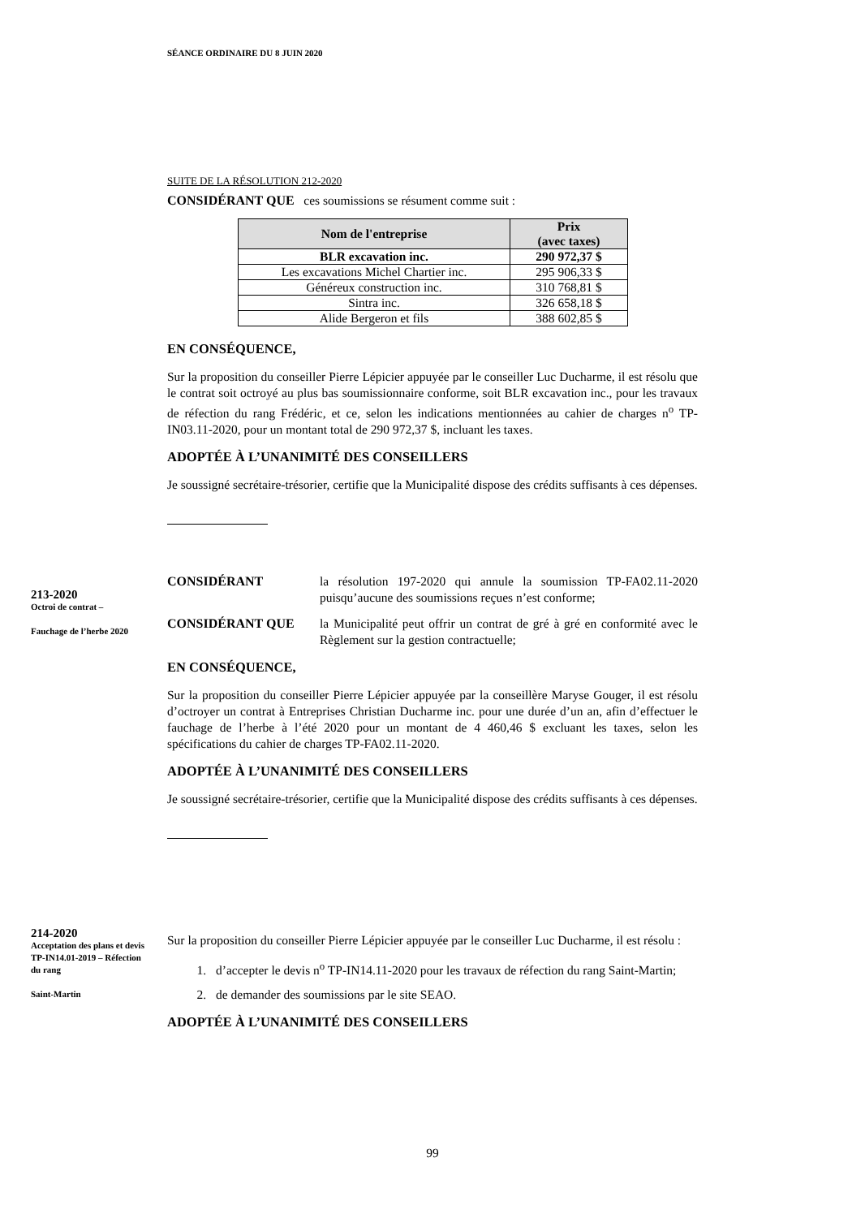SÉANCE ORDINAIRE DU 8 JUIN 2020
213-2020
Octroi de contrat –
Fauchage de l’herbe 2020
214-2020
Acceptation des plans et devis TP-IN14.01-2019 – Réfection du rang
Saint-Martin
SUITE DE LA RÉSOLUTION 212-2020
CONSIDÉRANT QUE ces soumissions se résument comme suit :
| Nom de l'entreprise | Prix (avec taxes) |
| --- | --- |
| BLR excavation inc. | 290 972,37 $ |
| Les excavations Michel Chartier inc. | 295 906,33 $ |
| Généreux construction inc. | 310 768,81 $ |
| Sintra inc. | 326 658,18 $ |
| Alide Bergeron et fils | 388 602,85 $ |
EN CONSÉQUENCE,
Sur la proposition du conseiller Pierre Lépicier appuyée par le conseiller Luc Ducharme, il est résolu que le contrat soit octroyé au plus bas soumissionnaire conforme, soit BLR excavation inc., pour les travaux de réfection du rang Frédéric, et ce, selon les indications mentionnées au cahier de charges n<sup>o</sup> TP-IN03.11-2020, pour un montant total de 290 972,37 $, incluant les taxes.
ADOPTÉE À L’UNANIMITÉ DES CONSEILLERS
Je soussigné secrétaire-trésorier, certifie que la Municipalité dispose des crédits suffisants à ces dépenses.
CONSIDÉRANT la résolution 197-2020 qui annule la soumission TP-FA02.11-2020 puisqu’aucune des soumissions reçues n’est conforme;
CONSIDÉRANT QUE la Municipalité peut offrir un contrat de gré à gré en conformité avec le Règlement sur la gestion contractuelle;
EN CONSÉQUENCE,
Sur la proposition du conseiller Pierre Lépicier appuyée par la conseillère Maryse Gouger, il est résolu d’octroyer un contrat à Entreprises Christian Ducharme inc. pour une durée d’un an, afin d’effectuer le fauchage de l’herbe à l’été 2020 pour un montant de 4 460,46 $ excluant les taxes, selon les spécifications du cahier de charges TP-FA02.11-2020.
ADOPTÉE À L’UNANIMITÉ DES CONSEILLERS
Je soussigné secrétaire-trésorier, certifie que la Municipalité dispose des crédits suffisants à ces dépenses.
Sur la proposition du conseiller Pierre Lépicier appuyée par le conseiller Luc Ducharme, il est résolu :
1. d’accepter le devis n<sup>o</sup> TP-IN14.11-2020 pour les travaux de réfection du rang Saint-Martin;
2. de demander des soumissions par le site SEAO.
ADOPTÉE À L’UNANIMITÉ DES CONSEILLERS
99